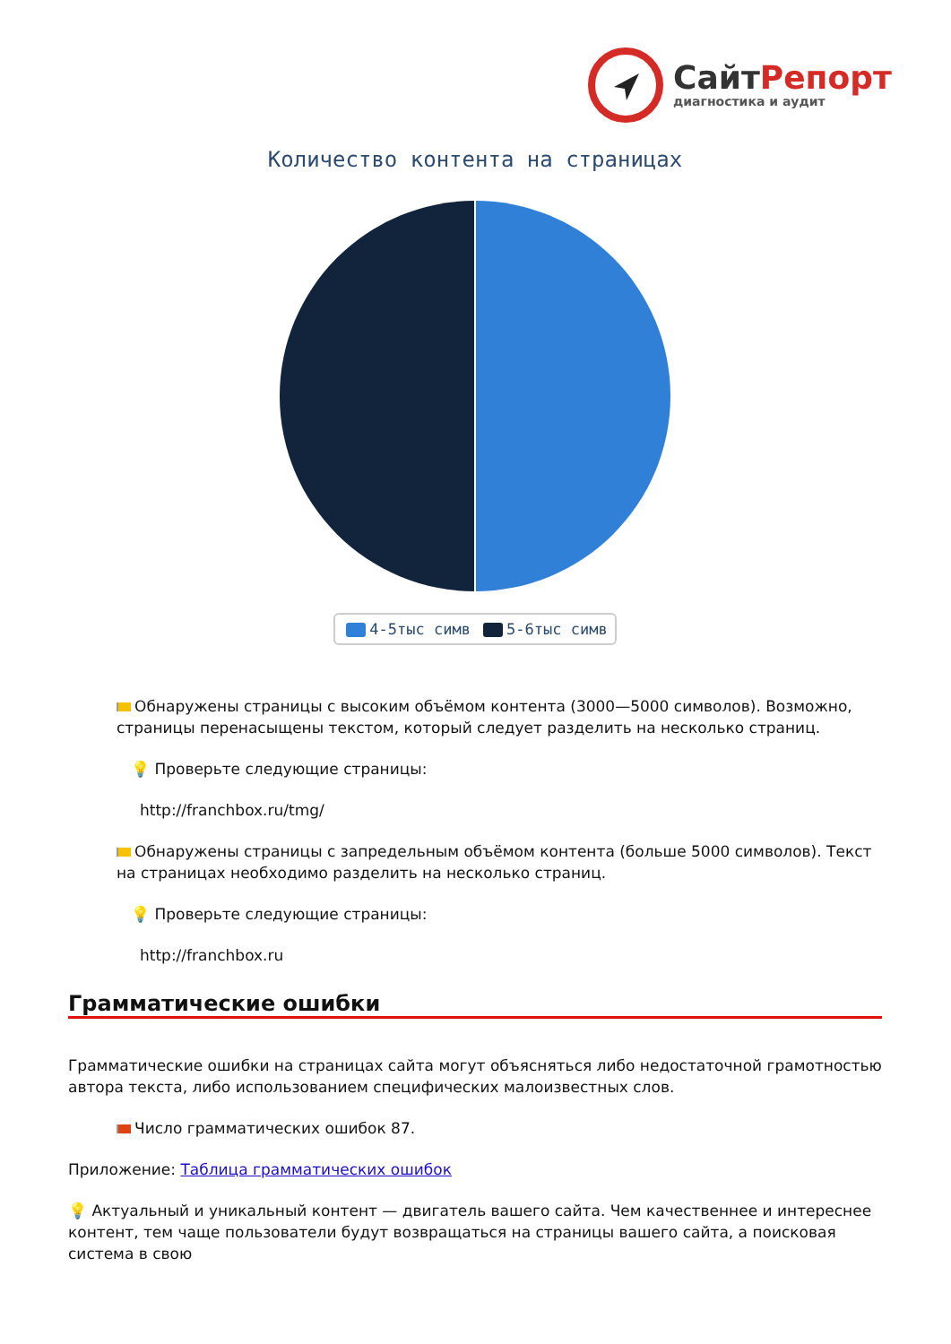СайтРепорт
диагностика и аудит
Количество контента на страницах
4-5тыс симв 5-6тыс симв
Обнаружены страницы с высоким объёмом контента (3000—5000 символов). Возможно, страницы перенасыщены текстом, который следует разделить на несколько страниц.
💡 Проверьте следующие страницы:
http://franchbox.ru/tmg/
Обнаружены страницы с запредельным объёмом контента (больше 5000 символов). Текст на страницах необходимо разделить на несколько страниц.
💡 Проверьте следующие страницы:
http://franchbox.ru
Грамматические ошибки
Грамматические ошибки на страницах сайта могут объясняться либо недостаточной грамотностью автора текста, либо использованием специфических малоизвестных слов.
Число грамматических ошибок 87.
Приложение: Таблица грамматических ошибок
💡 Актуальный и уникальный контент — двигатель вашего сайта. Чем качественнее и интереснее контент, тем чаще пользователи будут возвращаться на страницы вашего сайта, а поисковая система в свою